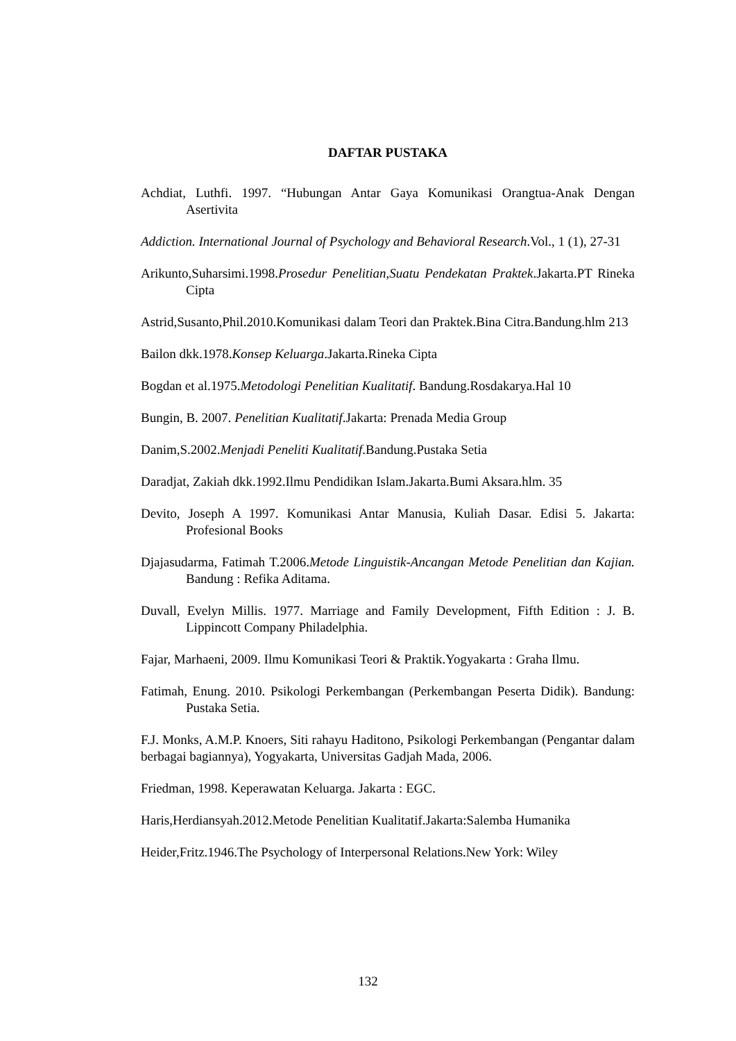DAFTAR PUSTAKA
Achdiat, Luthfi. 1997. “Hubungan Antar Gaya Komunikasi Orangtua-Anak Dengan Asertivita
Addiction. International Journal of Psychology and Behavioral Research.Vol., 1 (1), 27-31
Arikunto,Suharsimi.1998.Prosedur Penelitian,Suatu Pendekatan Praktek.Jakarta.PT Rineka Cipta
Astrid,Susanto,Phil.2010.Komunikasi dalam Teori dan Praktek.Bina Citra.Bandung.hlm 213
Bailon dkk.1978.Konsep Keluarga.Jakarta.Rineka Cipta
Bogdan et al.1975.Metodologi Penelitian Kualitatif. Bandung.Rosdakarya.Hal 10
Bungin, B. 2007. Penelitian Kualitatif.Jakarta: Prenada Media Group
Danim,S.2002.Menjadi Peneliti Kualitatif.Bandung.Pustaka Setia
Daradjat, Zakiah dkk.1992.Ilmu Pendidikan Islam.Jakarta.Bumi Aksara.hlm. 35
Devito, Joseph A 1997. Komunikasi Antar Manusia, Kuliah Dasar. Edisi 5. Jakarta: Profesional Books
Djajasudarma, Fatimah T.2006.Metode Linguistik-Ancangan Metode Penelitian dan Kajian. Bandung : Refika Aditama.
Duvall, Evelyn Millis. 1977. Marriage and Family Development, Fifth Edition : J. B. Lippincott Company Philadelphia.
Fajar, Marhaeni, 2009. Ilmu Komunikasi Teori & Praktik.Yogyakarta : Graha Ilmu.
Fatimah, Enung. 2010. Psikologi Perkembangan (Perkembangan Peserta Didik). Bandung: Pustaka Setia.
F.J. Monks, A.M.P. Knoers, Siti rahayu Haditono, Psikologi Perkembangan (Pengantar dalam berbagai bagiannya), Yogyakarta, Universitas Gadjah Mada, 2006.
Friedman, 1998. Keperawatan Keluarga. Jakarta : EGC.
Haris,Herdiansyah.2012.Metode Penelitian Kualitatif.Jakarta:Salemba Humanika
Heider,Fritz.1946.The Psychology of Interpersonal Relations.New York: Wiley
132